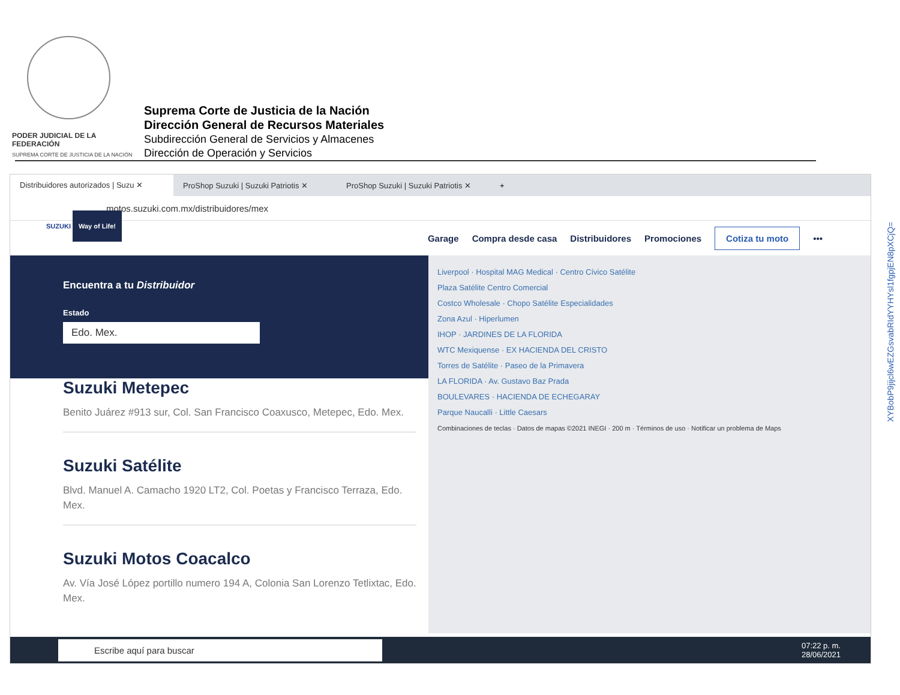PODER JUDICIAL DE LA FEDERACIÓN
SUPREMA CORTE DE JUSTICIA DE LA NACIÓN
Suprema Corte de Justicia de la Nación
Dirección General de Recursos Materiales
Subdirección General de Servicios y Almacenes
Dirección de Operación y Servicios
Distribuidores autorizados | Suzu ✕
ProShop Suzuki | Suzuki Patriotis ✕
ProShop Suzuki | Suzuki Patriotis ✕
+
motos.suzuki.com.mx/distribuidores/mex
SUZUKI Way of Life!
Garage Compra desde casa Distribuidores Promociones Cotiza tu moto •••
Encuentra a tu Distribuidor
Estado
Edo. Mex.
Suzuki Metepec
Benito Juárez #913 sur, Col. San Francisco Coaxusco, Metepec, Edo. Mex.
Suzuki Satélite
Blvd. Manuel A. Camacho 1920 LT2, Col. Poetas y Francisco Terraza, Edo. Mex.
Suzuki Motos Coacalco
Av. Vía José López portillo numero 194 A, Colonia San Lorenzo Tetlixtac, Edo. Mex.
Liverpool · Hospital MAG Medical · Centro Cívico Satélite
Plaza Satélite Centro Comercial
Costco Wholesale · Chopo Satélite Especialidades
Zona Azul · Hiperlumen
IHOP · JARDINES DE LA FLORIDA
WTC Mexiquense · EX HACIENDA DEL CRISTO
Torres de Satélite · Paseo de la Primavera
LA FLORIDA · Av. Gustavo Baz Prada
BOULEVARES · HACIENDA DE ECHEGARAY
Parque Naucalli · Little Caesars
Combinaciones de teclas · Datos de mapas ©2021 INEGI · 200 m · Términos de uso · Notificar un problema de Maps
Escribe aquí para buscar 07:22 p. m.
28/06/2021
XYBobP9jijcl6wEZGsvabRIdYYHYsl1fgpjEN8pXCjQ=